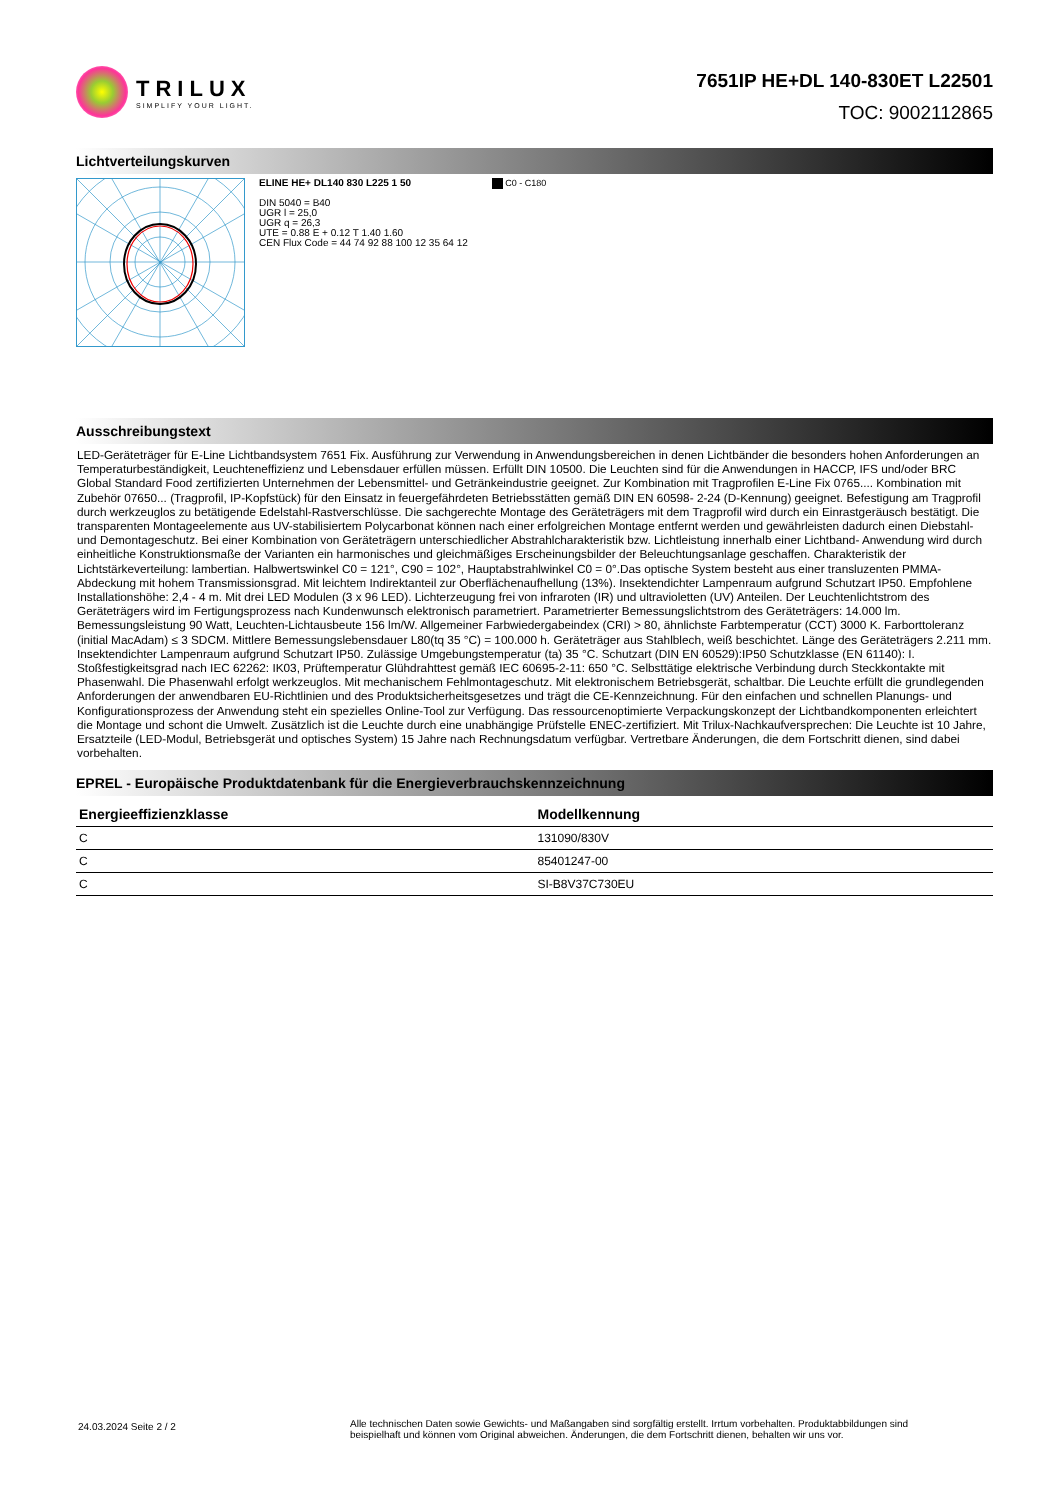TRILUX
SIMPLIFY YOUR LIGHT.
7651IP HE+DL 140-830ET L22501
TOC: 9002112865
Lichtverteilungskurven
ELINE HE+ DL140 830 L225 1 50
DIN 5040 = B40
UGR l = 25,0
UGR q = 26,3
UTE = 0.88 E + 0.12 T 1.40 1.60
CEN Flux Code = 44 74 92 88 100 12 35 64 12
C0 - C180
Ausschreibungstext
LED-Geräteträger für E-Line Lichtbandsystem 7651 Fix. Ausführung zur Verwendung in Anwendungsbereichen in denen Lichtbänder die besonders hohen Anforderungen an Temperaturbeständigkeit, Leuchteneffizienz und Lebensdauer erfüllen müssen. Erfüllt DIN 10500. Die Leuchten sind für die Anwendungen in HACCP, IFS und/oder BRC Global Standard Food zertifizierten Unternehmen der Lebensmittel- und Getränkeindustrie geeignet. Zur Kombination mit Tragprofilen E-Line Fix 0765.... Kombination mit Zubehör 07650... (Tragprofil, IP-Kopfstück) für den Einsatz in feuergefährdeten Betriebsstätten gemäß DIN EN 60598- 2-24 (D-Kennung) geeignet. Befestigung am Tragprofil durch werkzeuglos zu betätigende Edelstahl-Rastverschlüsse. Die sachgerechte Montage des Geräteträgers mit dem Tragprofil wird durch ein Einrastgeräusch bestätigt. Die transparenten Montageelemente aus UV-stabilisiertem Polycarbonat können nach einer erfolgreichen Montage entfernt werden und gewährleisten dadurch einen Diebstahl- und Demontageschutz. Bei einer Kombination von Geräteträgern unterschiedlicher Abstrahlcharakteristik bzw. Lichtleistung innerhalb einer Lichtband- Anwendung wird durch einheitliche Konstruktionsmaße der Varianten ein harmonisches und gleichmäßiges Erscheinungsbilder der Beleuchtungsanlage geschaffen. Charakteristik der Lichtstärkeverteilung: lambertian. Halbwertswinkel C0 = 121°, C90 = 102°, Hauptabstrahlwinkel C0 = 0°.Das optische System besteht aus einer transluzenten PMMA-Abdeckung mit hohem Transmissionsgrad. Mit leichtem Indirektanteil zur Oberflächenaufhellung (13%). Insektendichter Lampenraum aufgrund Schutzart IP50. Empfohlene Installationshöhe: 2,4 - 4 m. Mit drei LED Modulen (3 x 96 LED). Lichterzeugung frei von infraroten (IR) und ultravioletten (UV) Anteilen. Der Leuchtenlichtstrom des Geräteträgers wird im Fertigungsprozess nach Kundenwunsch elektronisch parametriert. Parametrierter Bemessungslichtstrom des Geräteträgers: 14.000 lm. Bemessungsleistung 90 Watt, Leuchten-Lichtausbeute 156 lm/W. Allgemeiner Farbwiedergabeindex (CRI) > 80, ähnlichste Farbtemperatur (CCT) 3000 K. Farborttoleranz (initial MacAdam) ≤ 3 SDCM. Mittlere Bemessungslebensdauer L80(tq 35 °C) = 100.000 h. Geräteträger aus Stahlblech, weiß beschichtet. Länge des Geräteträgers 2.211 mm. Insektendichter Lampenraum aufgrund Schutzart IP50. Zulässige Umgebungstemperatur (ta) 35 °C. Schutzart (DIN EN 60529):IP50 Schutzklasse (EN 61140): I. Stoßfestigkeitsgrad nach IEC 62262: IK03, Prüftemperatur Glühdrahttest gemäß IEC 60695-2-11: 650 °C. Selbsttätige elektrische Verbindung durch Steckkontakte mit Phasenwahl. Die Phasenwahl erfolgt werkzeuglos. Mit mechanischem Fehlmontageschutz. Mit elektronischem Betriebsgerät, schaltbar. Die Leuchte erfüllt die grundlegenden Anforderungen der anwendbaren EU-Richtlinien und des Produktsicherheitsgesetzes und trägt die CE-Kennzeichnung. Für den einfachen und schnellen Planungs- und Konfigurationsprozess der Anwendung steht ein spezielles Online-Tool zur Verfügung. Das ressourcenoptimierte Verpackungskonzept der Lichtbandkomponenten erleichtert die Montage und schont die Umwelt. Zusätzlich ist die Leuchte durch eine unabhängige Prüfstelle ENEC-zertifiziert. Mit Trilux-Nachkaufversprechen: Die Leuchte ist 10 Jahre, Ersatzteile (LED-Modul, Betriebsgerät und optisches System) 15 Jahre nach Rechnungsdatum verfügbar. Vertretbare Änderungen, die dem Fortschritt dienen, sind dabei vorbehalten.
EPREL - Europäische Produktdatenbank für die Energieverbrauchskennzeichnung
| Energieeffizienzklasse | Modellkennung |
| --- | --- |
| C | 131090/830V |
| C | 85401247-00 |
| C | SI-B8V37C730EU |
24.03.2024 Seite 2 / 2
Alle technischen Daten sowie Gewichts- und Maßangaben sind sorgfältig erstellt. Irrtum vorbehalten. Produktabbildungen sind beispielhaft und können vom Original abweichen. Änderungen, die dem Fortschritt dienen, behalten wir uns vor.